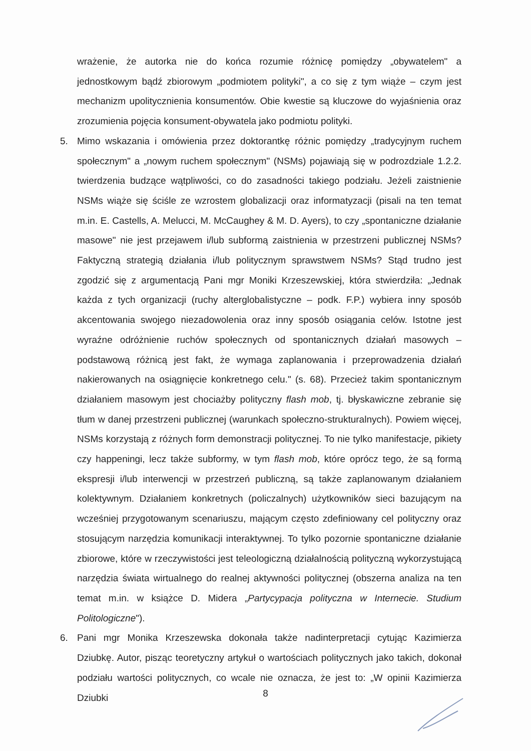wrażenie, że autorka nie do końca rozumie różnicę pomiędzy „obywatelem" a jednostkowym bądź zbiorowym „podmiotem polityki", a co się z tym wiąże – czym jest mechanizm upolitycznienia konsumentów. Obie kwestie są kluczowe do wyjaśnienia oraz zrozumienia pojęcia konsument-obywatela jako podmiotu polityki.
5. Mimo wskazania i omówienia przez doktorantkę różnic pomiędzy „tradycyjnym ruchem społecznym" a „nowym ruchem społecznym" (NSMs) pojawiają się w podrozdziale 1.2.2. twierdzenia budzące wątpliwości, co do zasadności takiego podziału. Jeżeli zaistnienie NSMs wiąże się ściśle ze wzrostem globalizacji oraz informatyzacji (pisali na ten temat m.in. E. Castells, A. Melucci, M. McCaughey & M. D. Ayers), to czy „spontaniczne działanie masowe" nie jest przejawem i/lub subformą zaistnienia w przestrzeni publicznej NSMs? Faktyczną strategią działania i/lub politycznym sprawstwem NSMs? Stąd trudno jest zgodzić się z argumentacją Pani mgr Moniki Krzeszewskiej, która stwierdziła: „Jednak każda z tych organizacji (ruchy alterglobalistyczne – podk. F.P.) wybiera inny sposób akcentowania swojego niezadowolenia oraz inny sposób osiągania celów. Istotne jest wyraźne odróżnienie ruchów społecznych od spontanicznych działań masowych – podstawową różnicą jest fakt, że wymaga zaplanowania i przeprowadzenia działań nakierowanych na osiągnięcie konkretnego celu." (s. 68). Przecież takim spontanicznym działaniem masowym jest chociażby polityczny flash mob, tj. błyskawiczne zebranie się tłum w danej przestrzeni publicznej (warunkach społeczno-strukturalnych). Powiem więcej, NSMs korzystają z różnych form demonstracji politycznej. To nie tylko manifestacje, pikiety czy happeningi, lecz także subformy, w tym flash mob, które oprócz tego, że są formą ekspresji i/lub interwencji w przestrzeń publiczną, są także zaplanowanym działaniem kolektywnym. Działaniem konkretnych (policzalnych) użytkowników sieci bazującym na wcześniej przygotowanym scenariuszu, mającym często zdefiniowany cel polityczny oraz stosującym narzędzia komunikacji interaktywnej. To tylko pozornie spontaniczne działanie zbiorowe, które w rzeczywistości jest teleologiczną działalnością polityczną wykorzystującą narzędzia świata wirtualnego do realnej aktywności politycznej (obszerna analiza na ten temat m.in. w książce D. Midera „Partycypacja polityczna w Internecie. Studium Politologiczne").
6. Pani mgr Monika Krzeszewska dokonała także nadinterpretacji cytując Kazimierza Dziubkę. Autor, pisząc teoretyczny artykuł o wartościach politycznych jako takich, dokonał podziału wartości politycznych, co wcale nie oznacza, że jest to: „W opinii Kazimierza Dziubki
8